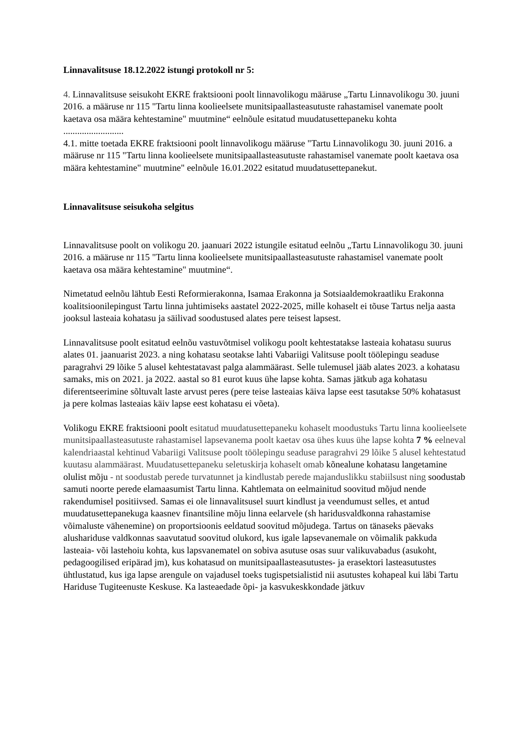Linnavalitsuse 18.12.2022 istungi protokoll nr 5:
4. Linnavalitsuse seisukoht EKRE fraktsiooni poolt linnavolikogu määruse „Tartu Linnavolikogu 30. juuni 2016. a määruse nr 115 "Tartu linna koolieelsete munitsipaallasteasutuste rahastamisel vanemate poolt kaetava osa määra kehtestamine" muutmine“ eelnõule esitatud muudatusettepaneku kohta
..........................
4.1. mitte toetada EKRE fraktsiooni poolt linnavolikogu määruse "Tartu Linnavolikogu 30. juuni 2016. a määruse nr 115 "Tartu linna koolieelsete munitsipaallasteasutuste rahastamisel vanemate poolt kaetava osa määra kehtestamine" muutmine" eelnõule 16.01.2022 esitatud muudatusettepanekut.
Linnavalitsuse seisukoha selgitus
Linnavalitsuse poolt on volikogu 20. jaanuari 2022 istungile esitatud eelnõu „Tartu Linnavolikogu 30. juuni 2016. a määruse nr 115 "Tartu linna koolieelsete munitsipaallasteasutuste rahastamisel vanemate poolt kaetava osa määra kehtestamine" muutmine“.
Nimetatud eelnõu lähtub Eesti Reformierakonna, Isamaa Erakonna ja Sotsiaaldemokraatliku Erakonna koalitsioonilepingust Tartu linna juhtimiseks aastatel 2022-2025, mille kohaselt ei tõuse Tartus nelja aasta jooksul lasteaia kohatasu ja säilivad soodustused alates pere teisest lapsest.
Linnavalitsuse poolt esitatud eelnõu vastuvõtmisel volikogu poolt kehtestatakse lasteaia kohatasu suurus alates 01. jaanuarist 2023. a ning kohatasu seotakse lahti Vabariigi Valitsuse poolt töölepingu seaduse paragrahvi 29 lõike 5 alusel kehtestatavast palga alammäärast. Selle tulemusel jääb alates 2023. a kohatasu samaks, mis on 2021. ja 2022. aastal so 81 eurot kuus ühe lapse kohta. Samas jätkub aga kohatasu diferentseerimine sõltuvalt laste arvust peres (pere teise lasteaias käiva lapse eest tasutakse 50% kohatasust ja pere kolmas lasteaias käiv lapse eest kohatasu ei võeta).
Volikogu EKRE fraktsiooni poolt esitatud muudatusettepaneku kohaselt moodustuks Tartu linna koolieelsete munitsipaallasteasutuste rahastamisel lapsevanema poolt kaetav osa ühes kuus ühe lapse kohta 7 % eelneval kalendriaastal kehtinud Vabariigi Valitsuse poolt töölepingu seaduse paragrahvi 29 lõike 5 alusel kehtestatud kuutasu alammäärast. Muudatusettepaneku seletuskirja kohaselt omab kõnealune kohatasu langetamine olulist mõju - nt soodustab perede turvatunnet ja kindlustab perede majanduslikku stabiilsust ning soodustab samuti noorte perede elamaasumist Tartu linna. Kahtlemata on eelmainitud soovitud mõjud nende rakendumisel positiivsed. Samas ei ole linnavalitsusel suurt kindlust ja veendumust selles, et antud muudatusettepanekuga kaasnev finantsiline mõju linna eelarvele (sh haridusvaldkonna rahastamise võimaluste vähenemine) on proportsioonis eeldatud soovitud mõjudega. Tartus on tänaseks päevaks alushariduse valdkonnas saavutatud soovitud olukord, kus igale lapsevanemale on võimalik pakkuda lasteaia- või lastehoiu kohta, kus lapsvanematel on sobiva asutuse osas suur valikuvabadus (asukoht, pedagoogilised eripärad jm), kus kohatasud on munitsipaallasteasutustes- ja erasektori lasteasutustes ühtlustatud, kus iga lapse arengule on vajadusel toeks tugispetsialistid nii asutustes kohapeal kui läbi Tartu Hariduse Tugiteenuste Keskuse. Ka lasteaedade õpi- ja kasvukeskkondade jätkuv